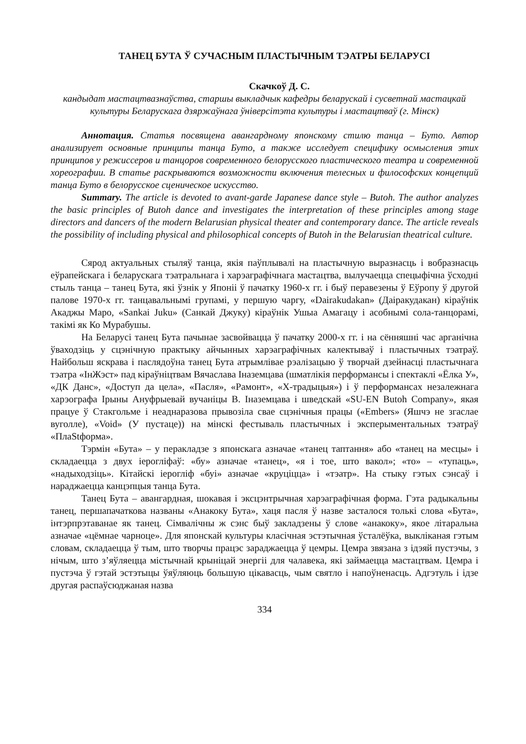ТАНЕЦ БУТА Ў СУЧАСНЫМ ПЛАСТЫЧНЫМ ТЭАТРЫ БЕЛАРУСІ
Скачкоў Д. С.
кандыдат мастацтвазнаўства, старшы выкладчык кафедры беларускай і сусветнай мастацкай культуры Беларускага дзяржаўнага ўніверсітэта культуры і мастацтваў (г. Мінск)
Аннотация. Статья посвящена авангардному японскому стилю танца – Буто. Автор анализирует основные принципы танца Буто, а также исследует специфику осмысления этих принципов у режиссеров и танцоров современного белорусского пластического театра и современной хореографии. В статье раскрываются возможности включения телесных и философских концепций танца Буто в белорусское сценическое искусство.
Summary. The article is devoted to avant-garde Japanese dance style – Butoh. The author analyzes the basic principles of Butoh dance and investigates the interpretation of these principles among stage directors and dancers of the modern Belarusian physical theater and contemporary dance. The article reveals the possibility of including physical and philosophical concepts of Butoh in the Belarusian theatrical culture.
Сярод актуальных стыляў танца, якія паўплывалі на пластычную выразнасць і вобразнасць еўрапейскага і беларускага тэатральнага і харэаграфічнага мастацтва, вылучаецца спецыфічна ўсходні стыль танца – танец Бута, які ўзнік у Японіі ў пачатку 1960-х гг. і быў перавезены ў Еўропу ў другой палове 1970-х гг. танцавальнымі групамі, у першую чаргу, «Dairakudakan» (Даіракудакан) кіраўнік Акаджы Маро, «Sankai Juku» (Санкай Джуку) кіраўнік Ушыа Амагацу і асобнымі сола-танцорамі, такімі як Ко Мурабушы.
На Беларусі танец Бута пачынае засвойвацца ў пачатку 2000-х гг. і на сённяшні час арганічна ўваходзіць у сцэнічную практыку айчынных харэаграфічных калектываў і пластычных тэатраў. Найбольш яскрава і паслядоўна танец Бута атрымлівае рэалізацыю ў творчай дзейнасці пластычнага тэатра «ІнЖэст» пад кіраўніцтвам Вячаслава Іназемцава (шматлікія перформансы і спектаклі «Ёлка У», «ДК Данс», «Доступ да цела», «Пасля», «Рамонт», «Х-традыцыя») і ў перформансах незалежнага харэографа Ірыны Ануфрыевай вучаніцы В. Іназемцава і шведскай «SU-EN Butoh Company», якая працуе ў Стакгольме і неаднаразова прывозіла свае сцэнічныя працы («Embers» (Яшчэ не згаслае вуголле), «Void» (У пустаце)) на мінскі фестываль пластычных і эксперыментальных тэатраў «ПлаStформа».
Тэрмін «Бута» – у перакладзе з японскага азначае «танец таптання» або «танец на месцы» і складаецца з двух іерогліфаў: «бу» азначае «танец», «я і тое, што вакол»; «то» – «тупаць», «надыходзіць». Кітайскі іерогліф «буі» азначае «круціцца» і «тэатр». На стыку гэтых сэнсаў і нараджаецца канцэпцыя танца Бута.
Танец Бута – авангардная, шокавая і эксцэнтрычная харэаграфічная форма. Гэта радыкальны танец, першапачаткова названы «Анакоку Бута», хаця пасля ў назве засталося толькі слова «Бута», інтэрпрэтаванае як танец. Сімвалічны ж сэнс быў закладзены ў слове «анакоку», якое літаральна азначае «цёмнае чарноце». Для японскай культуры класічная эстэтычная ўсталёўка, выкліканая гэтым словам, складаецца ў тым, што творчы працэс зараджаецца ў цемры. Цемра звязана з ідэяй пустэчы, з нічым, што з’яўляецца містычнай крыніцай энергіі для чалавека, які займаецца мастацтвам. Цемра і пустэча ў гэтай эстэтыцы ўяўляюць большую цікавасць, чым святло і напоўненасць. Адгэтуль і ідзе другая распаўсюджаная назва
334